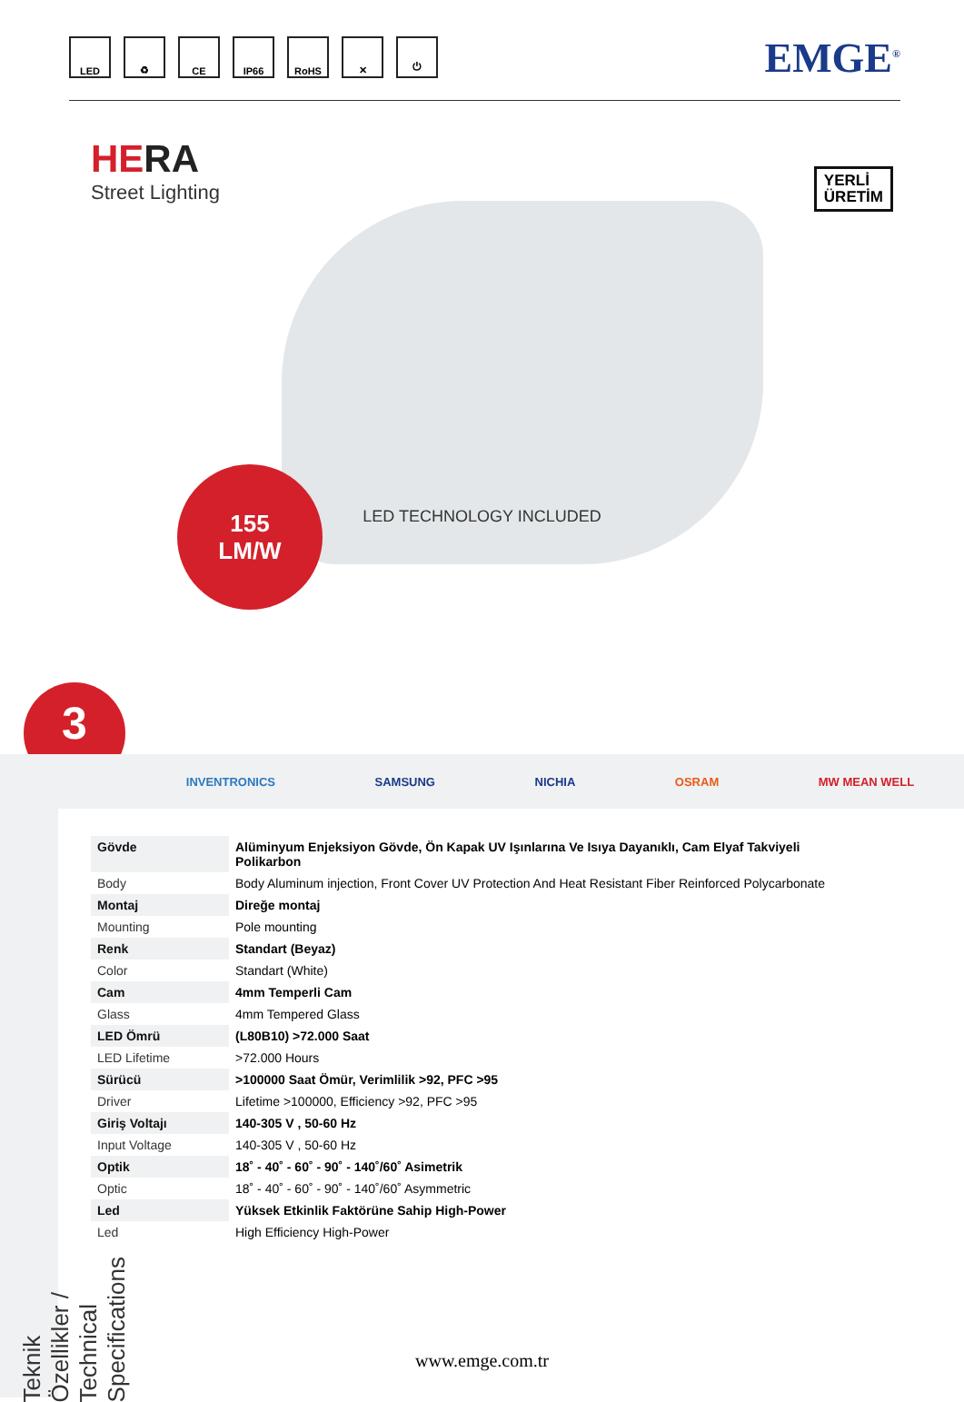LED ♻ CE IP66 RoHS ✕ ⏻
EMGE<sup>®</sup>
HERA
Street Lighting
YERLİ
ÜRETİM
155
LM/W
3
LED TECHNOLOGY INCLUDED
INVENTRONICS SAMSUNG NICHIA OSRAM MW MEAN WELL
Teknik Özellikler / Technical Specifications
| Gövde | Alüminyum Enjeksiyon Gövde, Ön Kapak UV Işınlarına Ve Isıya Dayanıklı, Cam Elyaf Takviyeli Polikarbon |
| Body | Body Aluminum injection, Front Cover UV Protection And Heat Resistant Fiber Reinforced Polycarbonate |
| Montaj | Direğe montaj |
| Mounting | Pole mounting |
| Renk | Standart (Beyaz) |
| Color | Standart (White) |
| Cam | 4mm Temperli Cam |
| Glass | 4mm Tempered Glass |
| LED Ömrü | (L80B10) >72.000 Saat |
| LED Lifetime | >72.000 Hours |
| Sürücü | >100000 Saat Ömür, Verimlilik >92, PFC >95 |
| Driver | Lifetime >100000, Efficiency >92, PFC >95 |
| Giriş Voltajı | 140-305 V , 50-60 Hz |
| Input Voltage | 140-305 V , 50-60 Hz |
| Optik | 18˚ - 40˚ - 60˚ - 90˚ - 140˚/60˚ Asimetrik |
| Optic | 18˚ - 40˚ - 60˚ - 90˚ - 140˚/60˚ Asymmetric |
| Led | Yüksek Etkinlik Faktörüne Sahip High-Power |
| Led | High Efficiency High-Power |
www.emge.com.tr